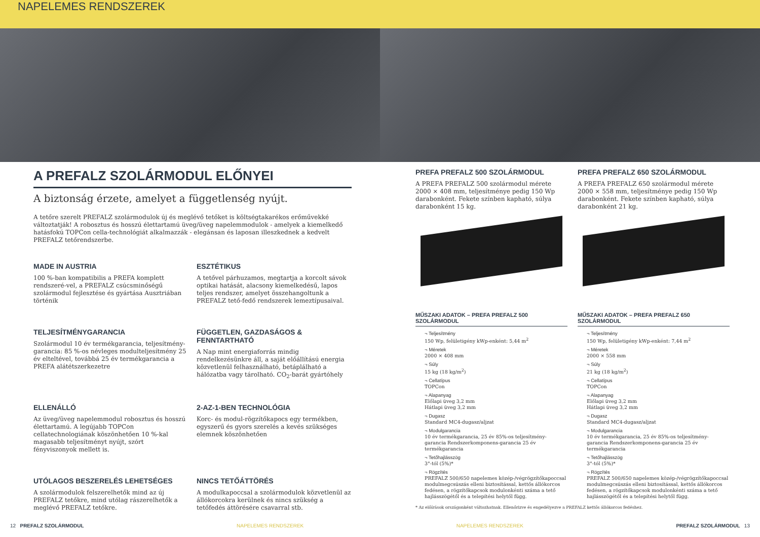NAPELEMES RENDSZEREK
A PREFALZ SZOLÁRMODUL ELŐNYEI
A biztonság érzete, amelyet a függetlenség nyújt.
A tetőre szerelt PREFALZ szolármodulok új és meglévő tetőket is költségtakarékos erőművekké változtatják! A robosztus és hosszú élettartamú üveg/üveg napelemmodulok - amelyek a kiemelkedő hatásfokú TOPCon cella-technológiát alkalmazzák - elegánsan és laposan illeszkednek a kedvelt PREFALZ tetőrendszerbe.
MADE IN AUSTRIA
100 %-ban kompatibilis a PREFA komplett rendszeré-vel, a PREFALZ csúcsminőségű szolármodul fejlesztése és gyártása Ausztriában történik
ESZTÉTIKUS
A tetővel párhuzamos, megtartja a korcolt sávok optikai hatását, alacsony kiemelkedésű, lapos teljes rendszer, amelyet összehangoltunk a PREFALZ tető-fedő rendszerek lemeztípusaival.
TELJESÍTMÉNYGARANCIA
Szolármodul 10 év termékgarancia, teljesítmény-garancia: 85 %-os névleges modulteljesítmény 25 év elteltével, továbbá 25 év termékgarancia a PREFA alátétszerkezetre
FÜGGETLEN, GAZDASÁGOS & FENNTARTHATÓ
A Nap mint energiaforrás mindig rendelkezésünkre áll, a saját előállítású energia közvetlenül felhasználható, betáplálható a hálózatba vagy tárolható. CO<sub>2</sub>-barát gyártóhely
ELLENÁLLÓ
Az üveg/üveg napelemmodul robosztus és hosszú élettartamú. A legújabb TOPCon cellatechnologiának köszönhetően 10 %-kal magasabb teljesítményt nyújt, szórt fényviszonyok mellett is.
2-AZ-1-BEN TECHNOLÓGIA
Korc- és modul-rögzítőkapocs egy termékben, egyszerű és gyors szerelés a kevés szükséges elemnek köszönhetően
UTÓLAGOS BESZERELÉS LEHETSÉGES
A szolármodulok felszerelhetők mind az új PREFALZ tetőkre, mind utólag rászerelhetők a meglévő PREFALZ tetőkre.
NINCS TETŐÁTTÖRÉS
A modulkapoccsal a szolármodulok közvetlenül az állókorcokra kerülnek és nincs szükség a tetőfedés áttörésére csavarral stb.
PREFA PREFALZ 500 SZOLÁRMODUL
A PREFA PREFALZ 500 szolármodul mérete 2000 × 408 mm, teljesítménye pedig 150 Wp darabonként. Fekete színben kapható, súlya darabonként 15 kg.
MŰSZAKI ADATOK – PREFA PREFALZ 500 SZOLÁRMODUL
¬ Teljesítmény
150 Wp, felületigény kWp-enként: 5,44 m<sup>2</sup>
¬ Méretek
2000 × 408 mm
¬ Súly
15 kg (18 kg/m<sup>2</sup>)
¬ Cellatípus
TOPCon
¬ Alapanyag
Előlapi üveg 3,2 mm
Hátlapi üveg 3,2 mm
¬ Dugasz
Standard MC4-dugasz/aljzat
¬ Modulgarancia
10 év termékgarancia, 25 év 85%-os teljesítmény-garancia Rendszerkomponens-garancia 25 év termékgarancia
¬ Tetőhajlásszög
3°-tól (5%)*
¬ Rögzítés
PREFALZ 500/650 napelemes közép-/végrögzítőkapoccsal modulmegcsúszás elleni biztosítással, kettős állókorcos fedésen, a rögzítőkapcsok modulonkénti száma a tető hajlásszögétől és a telepítési helytől függ.
PREFA PREFALZ 650 SZOLÁRMODUL
A PREFA PREFALZ 650 szolármodul mérete 2000 × 558 mm, teljesítménye pedig 150 Wp darabonként. Fekete színben kapható, súlya darabonként 21 kg.
MŰSZAKI ADATOK – PREFA PREFALZ 650 SZOLÁRMODUL
¬ Teljesítmény
150 Wp, felületigény kWp-enként: 7,44 m<sup>2</sup>
¬ Méretek
2000 × 558 mm
¬ Súly
21 kg (18 kg/m<sup>2</sup>)
¬ Cellatípus
TOPCon
¬ Alapanyag
Előlapi üveg 3,2 mm
Hátlapi üveg 3,2 mm
¬ Dugasz
Standard MC4-dugasz/aljzat
¬ Modulgarancia
10 év termékgarancia, 25 év 85%-os teljesítmény-garancia Rendszerkomponens-garancia 25 év termékgarancia
¬ Tetőhajlásszög
3°-tól (5%)*
¬ Rögzítés
PREFALZ 500/650 napelemes közép-/végrögzítőkapoccsal modulmegcsúszás elleni biztosítással, kettős állókorcos fedésen, a rögzítőkapcsok modulonkénti száma a tető hajlásszögétől és a telepítési helytől függ.
* Az előírások országonként változhatnak. Ellenőrizve és engedélyezve a PREFALZ kettős állókorcos fedéshez.
12 PREFALZ SZOLÁRMODUL NAPELEMES RENDSZEREK NAPELEMES RENDSZEREK PREFALZ SZOLÁRMODUL 13